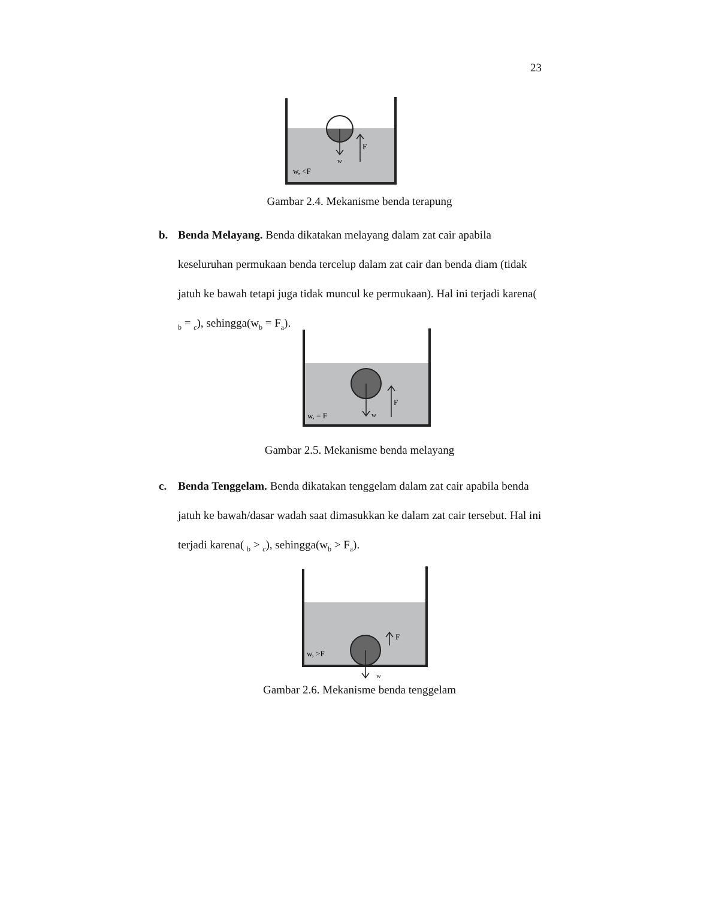23
F
w
w, <F
Gambar 2.4. Mekanisme benda terapung
b. Benda Melayang. Benda dikatakan melayang dalam zat cair apabila keseluruhan permukaan benda tercelup dalam zat cair dan benda diam (tidak jatuh ke bawah tetapi juga tidak muncul ke permukaan). Hal ini terjadi karena( <sub>b</sub> = <sub>c</sub>), sehingga(w<sub>b</sub> = F<sub>a</sub>).
F
w
w, = F
Gambar 2.5. Mekanisme benda melayang
c. Benda Tenggelam. Benda dikatakan tenggelam dalam zat cair apabila benda jatuh ke bawah/dasar wadah saat dimasukkan ke dalam zat cair tersebut. Hal ini terjadi karena( <sub>b</sub> > <sub>c</sub>), sehingga(w<sub>b</sub> > F<sub>a</sub>).
F
w
w, >F
Gambar 2.6. Mekanisme benda tenggelam